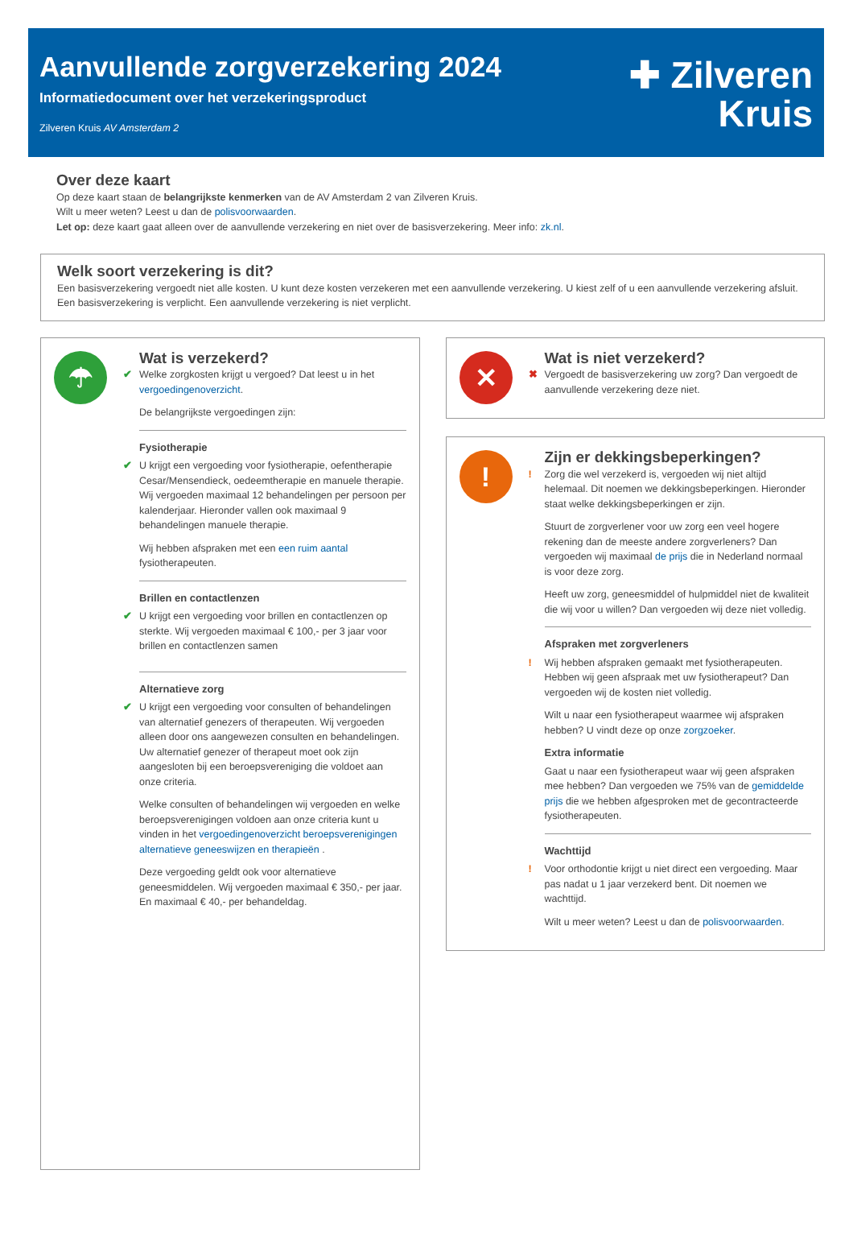Aanvullende zorgverzekering 2024
Informatiedocument over het verzekeringsproduct
Zilveren Kruis AV Amsterdam 2
✚ Zilveren
Kruis
Over deze kaart
Op deze kaart staan de belangrijkste kenmerken van de AV Amsterdam 2 van Zilveren Kruis.
Wilt u meer weten? Leest u dan de polisvoorwaarden.
Let op: deze kaart gaat alleen over de aanvullende verzekering en niet over de basisverzekering. Meer info: zk.nl.
Welk soort verzekering is dit?
Een basisverzekering vergoedt niet alle kosten. U kunt deze kosten verzekeren met een aanvullende verzekering. U kiest zelf of u een aanvullende verzekering afsluit. Een basisverzekering is verplicht. Een aanvullende verzekering is niet verplicht.
☂
Wat is verzekerd?
✔ Welke zorgkosten krijgt u vergoed? Dat leest u in het vergoedingenoverzicht.
De belangrijkste vergoedingen zijn:
Fysiotherapie
✔ U krijgt een vergoeding voor fysiotherapie, oefentherapie Cesar/Mensendieck, oedeemtherapie en manuele therapie. Wij vergoeden maximaal 12 behandelingen per persoon per kalenderjaar. Hieronder vallen ook maximaal 9 behandelingen manuele therapie.
Wij hebben afspraken met een een ruim aantal fysiotherapeuten.
Brillen en contactlenzen
✔ U krijgt een vergoeding voor brillen en contactlenzen op sterkte. Wij vergoeden maximaal € 100,- per 3 jaar voor brillen en contactlenzen samen
Alternatieve zorg
✔ U krijgt een vergoeding voor consulten of behandelingen van alternatief genezers of therapeuten. Wij vergoeden alleen door ons aangewezen consulten en behandelingen. Uw alternatief genezer of therapeut moet ook zijn aangesloten bij een beroepsvereniging die voldoet aan onze criteria.
Welke consulten of behandelingen wij vergoeden en welke beroepsverenigingen voldoen aan onze criteria kunt u vinden in het vergoedingenoverzicht beroepsverenigingen alternatieve geneeswijzen en therapieën .
Deze vergoeding geldt ook voor alternatieve geneesmiddelen. Wij vergoeden maximaal € 350,- per jaar. En maximaal € 40,- per behandeldag.
✕
Wat is niet verzekerd?
✖ Vergoedt de basisverzekering uw zorg? Dan vergoedt de aanvullende verzekering deze niet.
!
Zijn er dekkingsbeperkingen?
! Zorg die wel verzekerd is, vergoeden wij niet altijd helemaal. Dit noemen we dekkingsbeperkingen. Hieronder staat welke dekkingsbeperkingen er zijn.
Stuurt de zorgverlener voor uw zorg een veel hogere rekening dan de meeste andere zorgverleners? Dan vergoeden wij maximaal de prijs die in Nederland normaal is voor deze zorg.
Heeft uw zorg, geneesmiddel of hulpmiddel niet de kwaliteit die wij voor u willen? Dan vergoeden wij deze niet volledig.
Afspraken met zorgverleners
! Wij hebben afspraken gemaakt met fysiotherapeuten. Hebben wij geen afspraak met uw fysiotherapeut? Dan vergoeden wij de kosten niet volledig.
Wilt u naar een fysiotherapeut waarmee wij afspraken hebben? U vindt deze op onze zorgzoeker.
Extra informatie
Gaat u naar een fysiotherapeut waar wij geen afspraken mee hebben? Dan vergoeden we 75% van de gemiddelde prijs die we hebben afgesproken met de gecontracteerde fysiotherapeuten.
Wachttijd
! Voor orthodontie krijgt u niet direct een vergoeding. Maar pas nadat u 1 jaar verzekerd bent. Dit noemen we wachttijd.
Wilt u meer weten? Leest u dan de polisvoorwaarden.